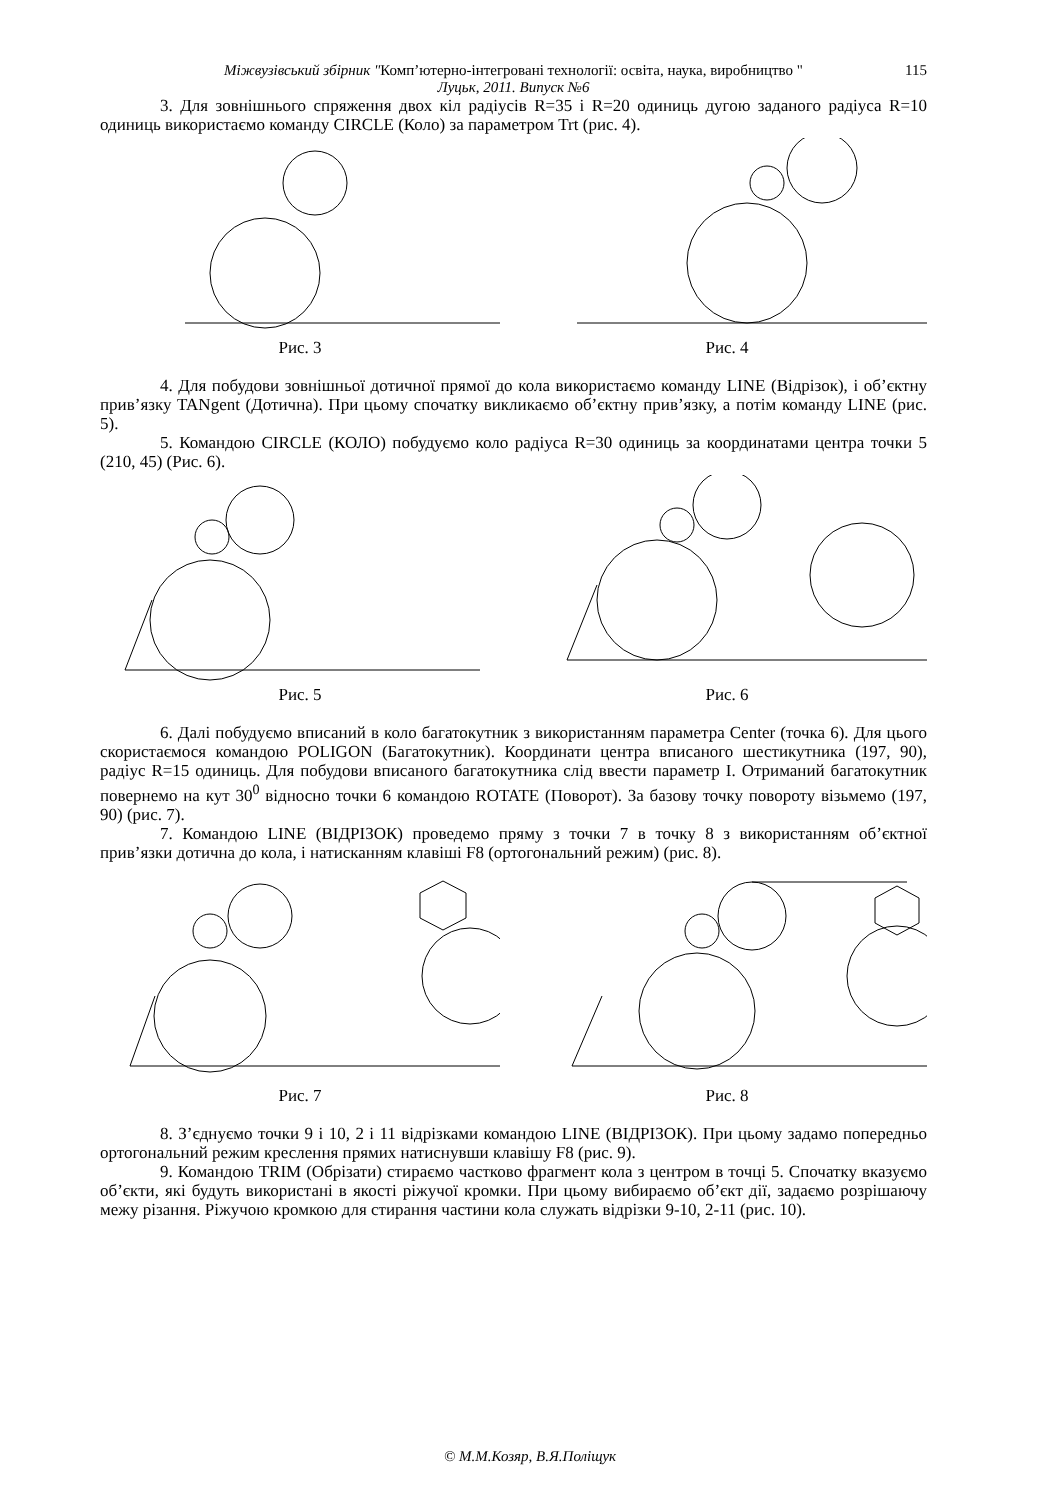Міжвузівський збірник "Комп’ютерно-інтегровані технології: освіта, наука, виробництво " 115
Луцьк, 2011. Випуск №6
3. Для зовнішнього спряження двох кіл радіусів R=35 і R=20 одиниць дугою заданого радіуса R=10 одиниць використаємо команду CIRCLE (Коло) за параметром Trt (рис. 4).
Рис. 3 Рис. 4
4. Для побудови зовнішньої дотичної прямої до кола використаємо команду LINE (Відрізок), і об’єктну прив’язку TANgent (Дотична). При цьому спочатку викликаємо об’єктну прив’язку, а потім команду LINE (рис. 5).
5. Командою CIRCLE (КОЛО) побудуємо коло радіуса R=30 одиниць за координатами центра точки 5 (210, 45) (Рис. 6).
Рис. 5 Рис. 6
6. Далі побудуємо вписаний в коло багатокутник з використанням параметра Center (точка 6). Для цього скористаємося командою POLIGON (Багатокутник). Координати центра вписаного шестикутника (197, 90), радіус R=15 одиниць. Для побудови вписаного багатокутника слід ввести параметр I. Отриманий багатокутник повернемо на кут 30<sup>0</sup> відносно точки 6 командою ROTATE (Поворот). За базову точку повороту візьмемо (197, 90) (рис. 7).
7. Командою LINE (ВІДРІЗОК) проведемо пряму з точки 7 в точку 8 з використанням об’єктної прив’язки дотична до кола, і натисканням клавіші F8 (ортогональний режим) (рис. 8).
Рис. 7 Рис. 8
8. З’єднуємо точки 9 і 10, 2 і 11 відрізками командою LINE (ВІДРІЗОК). При цьому задамо попередньо ортогональний режим креслення прямих натиснувши клавішу F8 (рис. 9).
9. Командою TRIM (Обрізати) стираємо частково фрагмент кола з центром в точці 5. Спочатку вказуємо об’єкти, які будуть використані в якості ріжучої кромки. При цьому вибираємо об’єкт дії, задаємо розрішаючу межу різання. Ріжучою кромкою для стирання частини кола служать відрізки 9-10, 2-11 (рис. 10).
© М.М.Козяр, В.Я.Поліщук